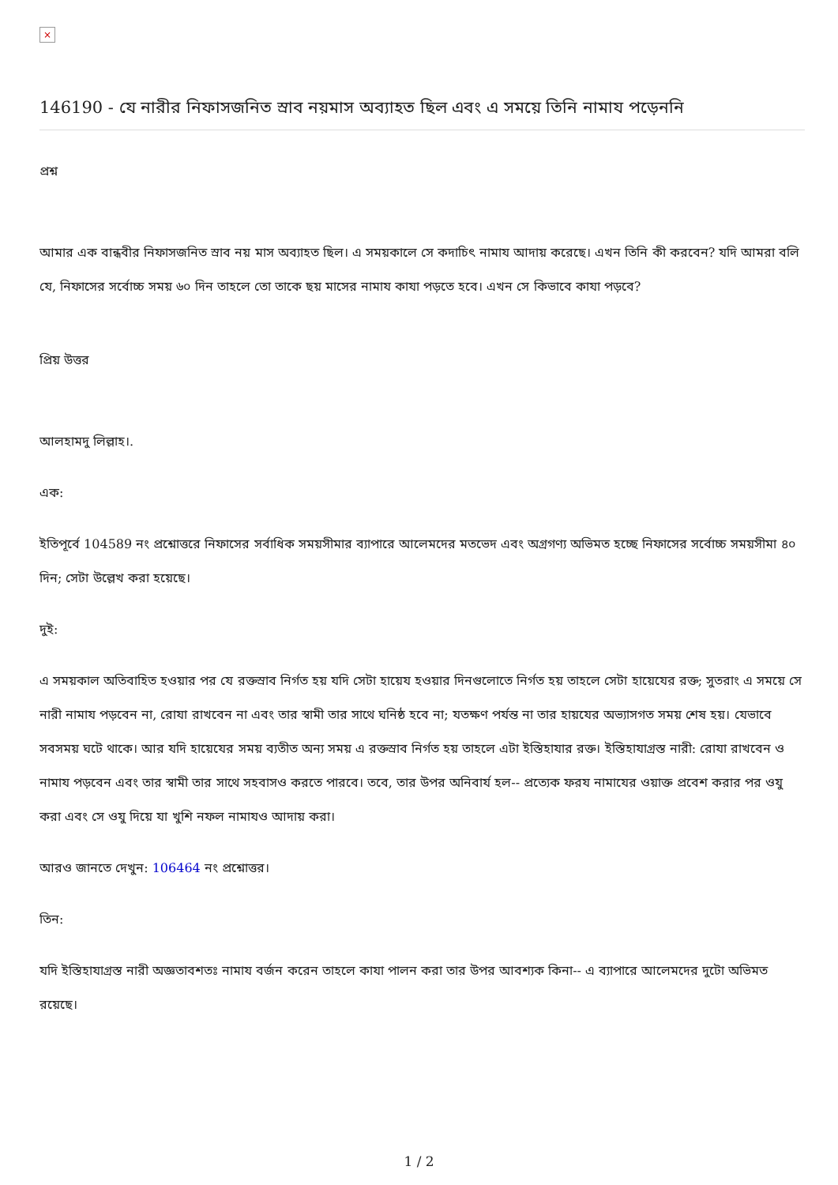×
146190 - যে নারীর নিফাসজনিত স্রাব নয়মাস অব্যাহত ছিল এবং এ সময়ে তিনি নামায পড়েননি
প্রশ্ন
আমার এক বান্ধবীর নিফাসজনিত স্রাব নয় মাস অব্যাহত ছিল। এ সময়কালে সে কদাচিৎ নামায আদায় করেছে। এখন তিনি কী করবেন? যদি আমরা বলি যে, নিফাসের সর্বোচ্চ সময় ৬০ দিন তাহলে তো তাকে ছয় মাসের নামায কাযা পড়তে হবে। এখন সে কিভাবে কাযা পড়বে?
প্রিয় উত্তর
আলহামদু লিল্লাহ।.
এক:
ইতিপূর্বে 104589 নং প্রশ্নোত্তরে নিফাসের সর্বাধিক সময়সীমার ব্যাপারে আলেমদের মতভেদ এবং অগ্রগণ্য অভিমত হচ্ছে নিফাসের সর্বোচ্চ সময়সীমা ৪০ দিন; সেটা উল্লেখ করা হয়েছে।
দুই:
এ সময়কাল অতিবাহিত হওয়ার পর যে রক্তস্রাব নির্গত হয় যদি সেটা হায়েয হওয়ার দিনগুলোতে নির্গত হয় তাহলে সেটা হায়েযের রক্ত; সুতরাং এ সময়ে সে নারী নামায পড়বেন না, রোযা রাখবেন না এবং তার স্বামী তার সাথে ঘনিষ্ঠ হবে না; যতক্ষণ পর্যন্ত না তার হায়যের অভ্যাসগত সময় শেষ হয়। যেভাবে সবসময় ঘটে থাকে। আর যদি হায়েযের সময় ব্যতীত অন্য সময় এ রক্তস্রাব নির্গত হয় তাহলে এটা ইস্তিহাযার রক্ত। ইস্তিহাযাগ্রস্ত নারী: রোযা রাখবেন ও নামায পড়বেন এবং তার স্বামী তার সাথে সহবাসও করতে পারবে। তবে, তার উপর অনিবার্য হল-- প্রত্যেক ফরয নামাযের ওয়াক্ত প্রবেশ করার পর ওযু করা এবং সে ওযু দিয়ে যা খুশি নফল নামাযও আদায় করা।
আরও জানতে দেখুন: 106464 নং প্রশ্নোত্তর।
তিন:
যদি ইস্তিহাযাগ্রস্ত নারী অজ্ঞতাবশতঃ নামায বর্জন করেন তাহলে কাযা পালন করা তার উপর আবশ্যক কিনা-- এ ব্যাপারে আলেমদের দুটো অভিমত রয়েছে।
1 / 2